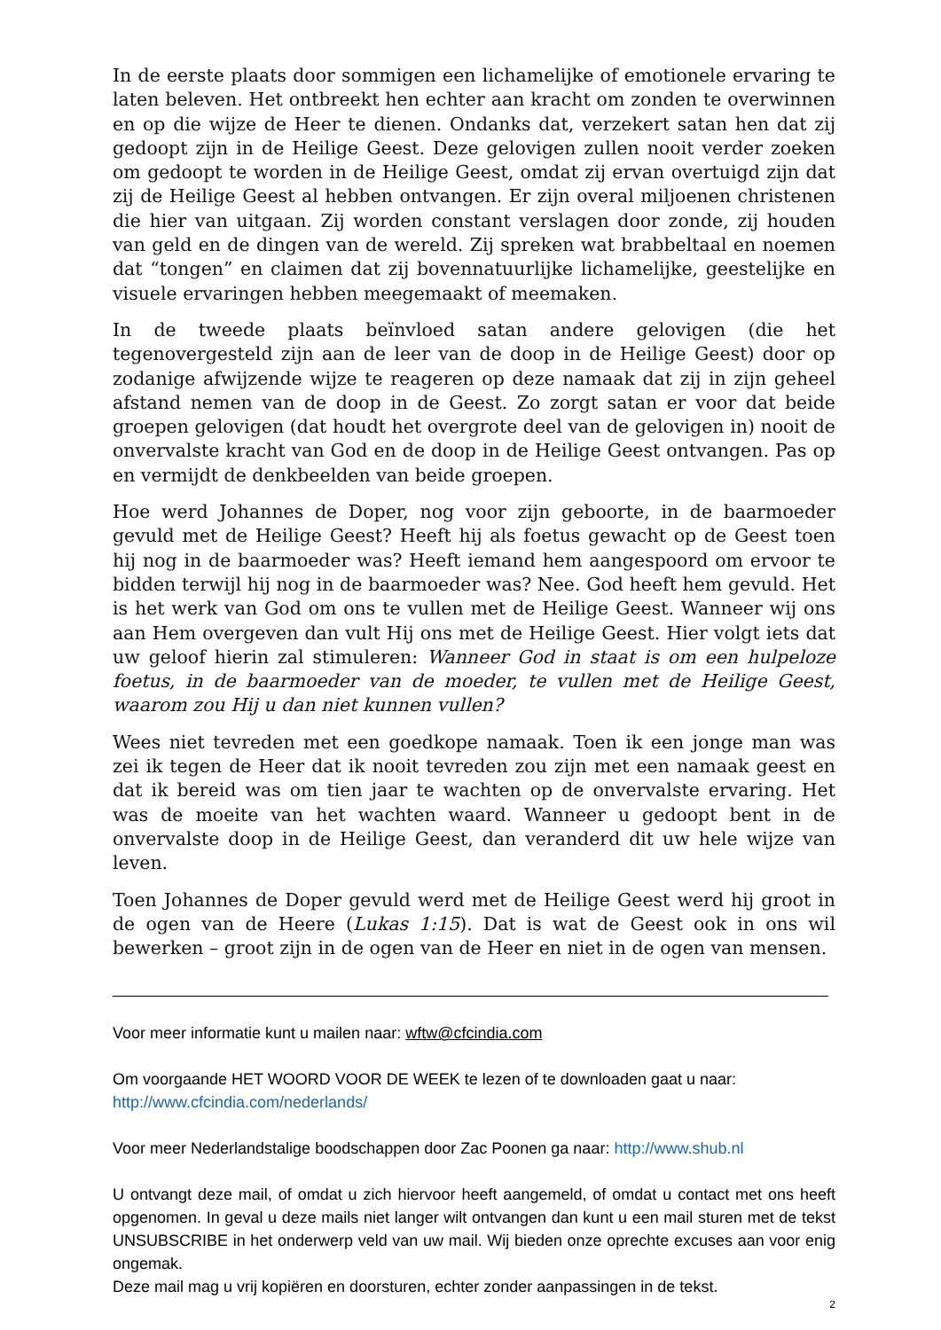In de eerste plaats door sommigen een lichamelijke of emotionele ervaring te laten beleven. Het ontbreekt hen echter aan kracht om zonden te overwinnen en op die wijze de Heer te dienen. Ondanks dat, verzekert satan hen dat zij gedoopt zijn in de Heilige Geest. Deze gelovigen zullen nooit verder zoeken om gedoopt te worden in de Heilige Geest, omdat zij ervan overtuigd zijn dat zij de Heilige Geest al hebben ontvangen. Er zijn overal miljoenen christenen die hier van uitgaan. Zij worden constant verslagen door zonde, zij houden van geld en de dingen van de wereld. Zij spreken wat brabbeltaal en noemen dat “tongen” en claimen dat zij bovennatuurlijke lichamelijke, geestelijke en visuele ervaringen hebben meegemaakt of meemaken.
In de tweede plaats beïnvloed satan andere gelovigen (die het tegenovergesteld zijn aan de leer van de doop in de Heilige Geest) door op zodanige afwijzende wijze te reageren op deze namaak dat zij in zijn geheel afstand nemen van de doop in de Geest. Zo zorgt satan er voor dat beide groepen gelovigen (dat houdt het overgrote deel van de gelovigen in) nooit de onvervalste kracht van God en de doop in de Heilige Geest ontvangen. Pas op en vermijdt de denkbeelden van beide groepen.
Hoe werd Johannes de Doper, nog voor zijn geboorte, in de baarmoeder gevuld met de Heilige Geest? Heeft hij als foetus gewacht op de Geest toen hij nog in de baarmoeder was? Heeft iemand hem aangespoord om ervoor te bidden terwijl hij nog in de baarmoeder was? Nee. God heeft hem gevuld. Het is het werk van God om ons te vullen met de Heilige Geest. Wanneer wij ons aan Hem overgeven dan vult Hij ons met de Heilige Geest. Hier volgt iets dat uw geloof hierin zal stimuleren: Wanneer God in staat is om een hulpeloze foetus, in de baarmoeder van de moeder, te vullen met de Heilige Geest, waarom zou Hij u dan niet kunnen vullen?
Wees niet tevreden met een goedkope namaak. Toen ik een jonge man was zei ik tegen de Heer dat ik nooit tevreden zou zijn met een namaak geest en dat ik bereid was om tien jaar te wachten op de onvervalste ervaring. Het was de moeite van het wachten waard. Wanneer u gedoopt bent in de onvervalste doop in de Heilige Geest, dan veranderd dit uw hele wijze van leven.
Toen Johannes de Doper gevuld werd met de Heilige Geest werd hij groot in de ogen van de Heere (Lukas 1:15). Dat is wat de Geest ook in ons wil bewerken – groot zijn in de ogen van de Heer en niet in de ogen van mensen.
Voor meer informatie kunt u mailen naar: wftw@cfcindia.com
Om voorgaande HET WOORD VOOR DE WEEK te lezen of te downloaden gaat u naar:
http://www.cfcindia.com/nederlands/
Voor meer Nederlandstalige boodschappen door Zac Poonen ga naar: http://www.shub.nl
U ontvangt deze mail, of omdat u zich hiervoor heeft aangemeld, of omdat u contact met ons heeft opgenomen. In geval u deze mails niet langer wilt ontvangen dan kunt u een mail sturen met de tekst UNSUBSCRIBE in het onderwerp veld van uw mail. Wij bieden onze oprechte excuses aan voor enig ongemak.
Deze mail mag u vrij kopiëren en doorsturen, echter zonder aanpassingen in de tekst.
2